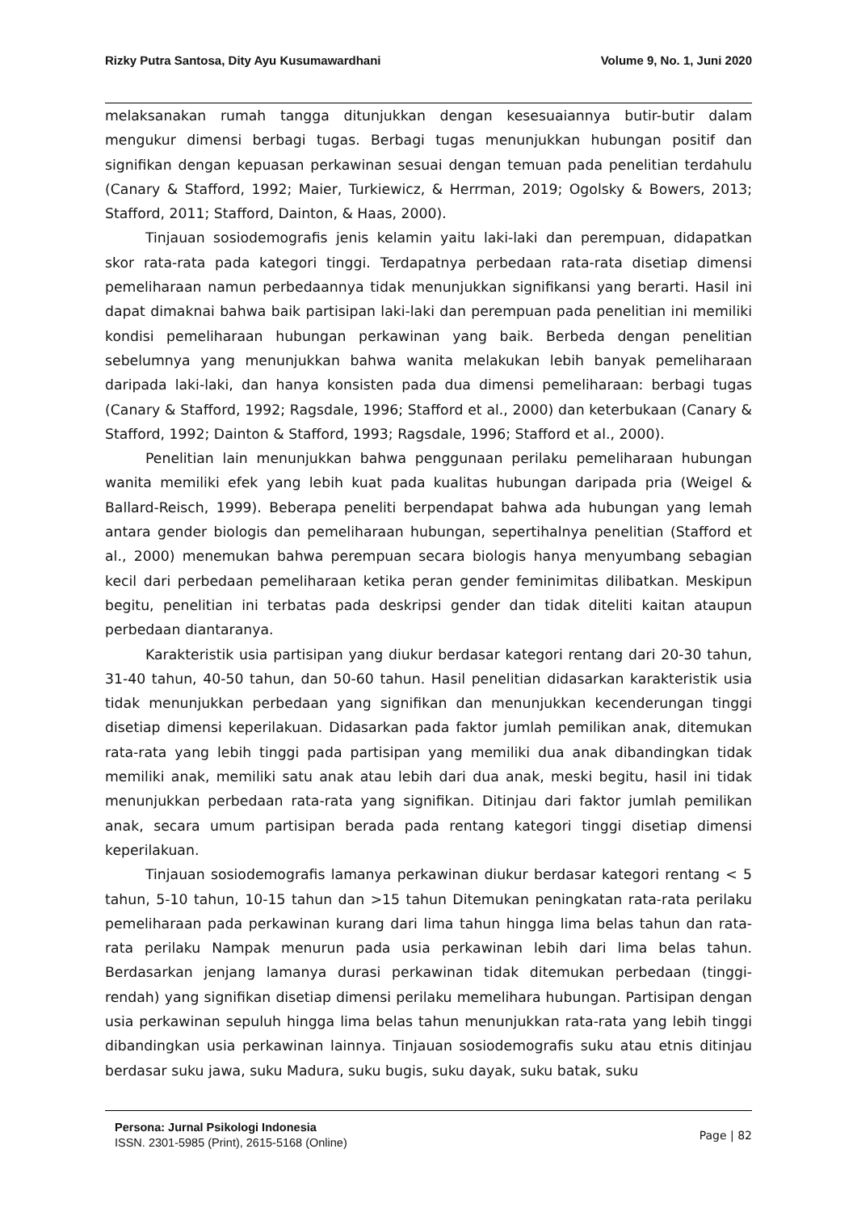Rizky Putra Santosa, Dity Ayu Kusumawardhani Volume 9, No. 1, Juni 2020
melaksanakan rumah tangga ditunjukkan dengan kesesuaiannya butir-butir dalam mengukur dimensi berbagi tugas. Berbagi tugas menunjukkan hubungan positif dan signifikan dengan kepuasan perkawinan sesuai dengan temuan pada penelitian terdahulu (Canary & Stafford, 1992; Maier, Turkiewicz, & Herrman, 2019; Ogolsky & Bowers, 2013; Stafford, 2011; Stafford, Dainton, & Haas, 2000).
Tinjauan sosiodemografis jenis kelamin yaitu laki-laki dan perempuan, didapatkan skor rata-rata pada kategori tinggi. Terdapatnya perbedaan rata-rata disetiap dimensi pemeliharaan namun perbedaannya tidak menunjukkan signifikansi yang berarti. Hasil ini dapat dimaknai bahwa baik partisipan laki-laki dan perempuan pada penelitian ini memiliki kondisi pemeliharaan hubungan perkawinan yang baik. Berbeda dengan penelitian sebelumnya yang menunjukkan bahwa wanita melakukan lebih banyak pemeliharaan daripada laki-laki, dan hanya konsisten pada dua dimensi pemeliharaan: berbagi tugas (Canary & Stafford, 1992; Ragsdale, 1996; Stafford et al., 2000) dan keterbukaan (Canary & Stafford, 1992; Dainton & Stafford, 1993; Ragsdale, 1996; Stafford et al., 2000).
Penelitian lain menunjukkan bahwa penggunaan perilaku pemeliharaan hubungan wanita memiliki efek yang lebih kuat pada kualitas hubungan daripada pria (Weigel & Ballard-Reisch, 1999). Beberapa peneliti berpendapat bahwa ada hubungan yang lemah antara gender biologis dan pemeliharaan hubungan, sepertihalnya penelitian (Stafford et al., 2000) menemukan bahwa perempuan secara biologis hanya menyumbang sebagian kecil dari perbedaan pemeliharaan ketika peran gender feminimitas dilibatkan. Meskipun begitu, penelitian ini terbatas pada deskripsi gender dan tidak diteliti kaitan ataupun perbedaan diantaranya.
Karakteristik usia partisipan yang diukur berdasar kategori rentang dari 20-30 tahun, 31-40 tahun, 40-50 tahun, dan 50-60 tahun. Hasil penelitian didasarkan karakteristik usia tidak menunjukkan perbedaan yang signifikan dan menunjukkan kecenderungan tinggi disetiap dimensi keperilakuan. Didasarkan pada faktor jumlah pemilikan anak, ditemukan rata-rata yang lebih tinggi pada partisipan yang memiliki dua anak dibandingkan tidak memiliki anak, memiliki satu anak atau lebih dari dua anak, meski begitu, hasil ini tidak menunjukkan perbedaan rata-rata yang signifikan. Ditinjau dari faktor jumlah pemilikan anak, secara umum partisipan berada pada rentang kategori tinggi disetiap dimensi keperilakuan.
Tinjauan sosiodemografis lamanya perkawinan diukur berdasar kategori rentang < 5 tahun, 5-10 tahun, 10-15 tahun dan >15 tahun Ditemukan peningkatan rata-rata perilaku pemeliharaan pada perkawinan kurang dari lima tahun hingga lima belas tahun dan rata-rata perilaku Nampak menurun pada usia perkawinan lebih dari lima belas tahun. Berdasarkan jenjang lamanya durasi perkawinan tidak ditemukan perbedaan (tinggi-rendah) yang signifikan disetiap dimensi perilaku memelihara hubungan. Partisipan dengan usia perkawinan sepuluh hingga lima belas tahun menunjukkan rata-rata yang lebih tinggi dibandingkan usia perkawinan lainnya. Tinjauan sosiodemografis suku atau etnis ditinjau berdasar suku jawa, suku Madura, suku bugis, suku dayak, suku batak, suku
Persona: Jurnal Psikologi Indonesia
ISSN. 2301-5985 (Print), 2615-5168 (Online)
Page | 82